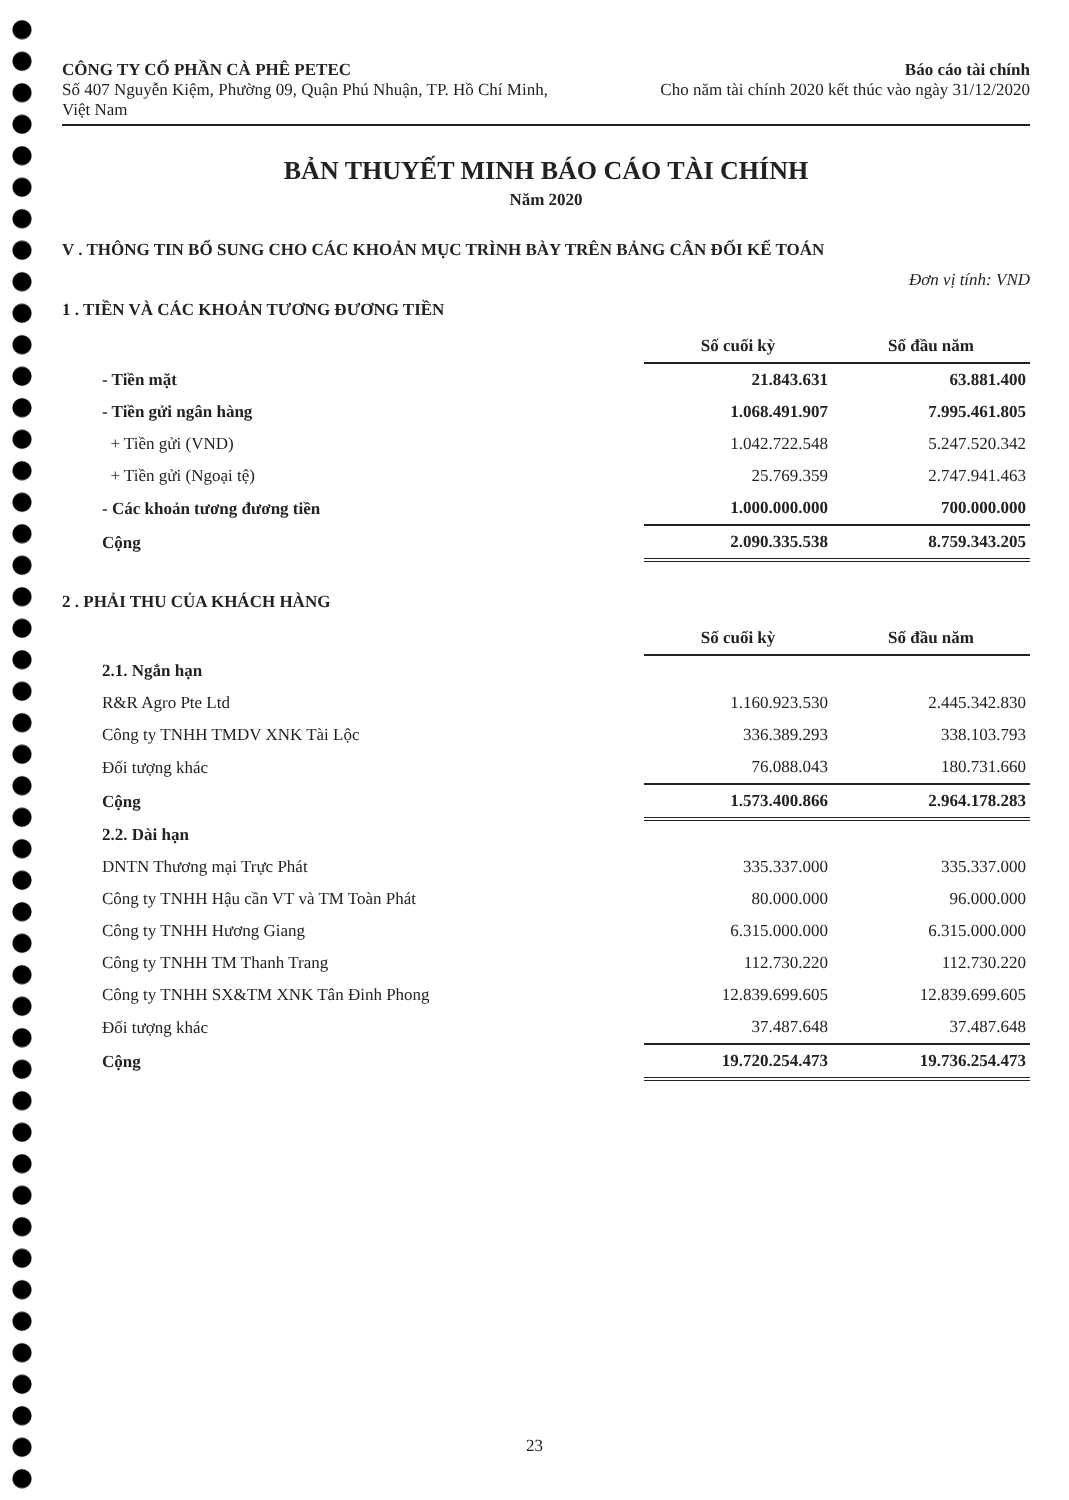CÔNG TY CỔ PHẦN CÀ PHÊ PETEC
Số 407 Nguyễn Kiệm, Phường 09, Quận Phú Nhuận, TP. Hồ Chí Minh, Việt Nam
Báo cáo tài chính
Cho năm tài chính 2020 kết thúc vào ngày 31/12/2020
BẢN THUYẾT MINH BÁO CÁO TÀI CHÍNH
Năm 2020
V . THÔNG TIN BỔ SUNG CHO CÁC KHOẢN MỤC TRÌNH BÀY TRÊN BẢNG CÂN ĐỐI KẾ TOÁN
Đơn vị tính: VND
1 . TIỀN VÀ CÁC KHOẢN TƯƠNG ĐƯƠNG TIỀN
| | Số cuối kỳ | Số đầu năm |
| - Tiền mặt | 21.843.631 | 63.881.400 |
| - Tiền gửi ngân hàng | 1.068.491.907 | 7.995.461.805 |
| + Tiền gửi (VND) | 1.042.722.548 | 5.247.520.342 |
| + Tiền gửi (Ngoại tệ) | 25.769.359 | 2.747.941.463 |
| - Các khoản tương đương tiền | 1.000.000.000 | 700.000.000 |
| Cộng | 2.090.335.538 | 8.759.343.205 |
2 . PHẢI THU CỦA KHÁCH HÀNG
| | Số cuối kỳ | Số đầu năm |
| 2.1. Ngắn hạn | | |
| R&R Agro Pte Ltd | 1.160.923.530 | 2.445.342.830 |
| Công ty TNHH TMDV XNK Tài Lộc | 336.389.293 | 338.103.793 |
| Đối tượng khác | 76.088.043 | 180.731.660 |
| Cộng | 1.573.400.866 | 2.964.178.283 |
| 2.2. Dài hạn | | |
| DNTN Thương mại Trực Phát | 335.337.000 | 335.337.000 |
| Công ty TNHH Hậu cần VT và TM Toàn Phát | 80.000.000 | 96.000.000 |
| Công ty TNHH Hương Giang | 6.315.000.000 | 6.315.000.000 |
| Công ty TNHH TM Thanh Trang | 112.730.220 | 112.730.220 |
| Công ty TNHH SX&TM XNK Tân Đinh Phong | 12.839.699.605 | 12.839.699.605 |
| Đối tượng khác | 37.487.648 | 37.487.648 |
| Cộng | 19.720.254.473 | 19.736.254.473 |
23